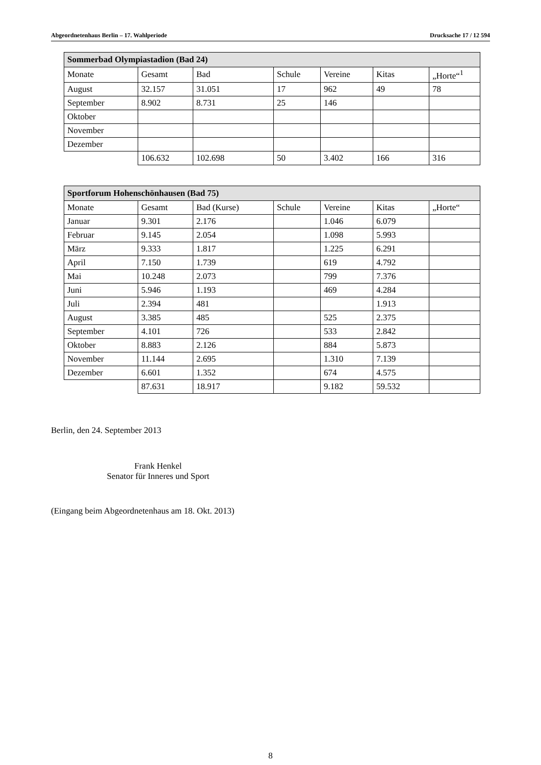Abgeordnetenhaus Berlin – 17. Wahlperiode Drucksache 17 / 12 594
| Sommerbad Olympiastadion (Bad 24) | | | | | | |
| --- | --- | --- | --- | --- | --- | --- |
| Monate | Gesamt | Bad | Schule | Vereine | Kitas | „Horte“<sup>1</sup> |
| August | 32.157 | 31.051 | 17 | 962 | 49 | 78 |
| September | 8.902 | 8.731 | 25 | 146 | | |
| Oktober | | | | | | |
| November | | | | | | |
| Dezember | | | | | | |
| | 106.632 | 102.698 | 50 | 3.402 | 166 | 316 |
| Sportforum Hohenschönhausen (Bad 75) | | | | | | |
| --- | --- | --- | --- | --- | --- | --- |
| Monate | Gesamt | Bad (Kurse) | Schule | Vereine | Kitas | „Horte“ |
| Januar | 9.301 | 2.176 | | 1.046 | 6.079 | |
| Februar | 9.145 | 2.054 | | 1.098 | 5.993 | |
| März | 9.333 | 1.817 | | 1.225 | 6.291 | |
| April | 7.150 | 1.739 | | 619 | 4.792 | |
| Mai | 10.248 | 2.073 | | 799 | 7.376 | |
| Juni | 5.946 | 1.193 | | 469 | 4.284 | |
| Juli | 2.394 | 481 | | | 1.913 | |
| August | 3.385 | 485 | | 525 | 2.375 | |
| September | 4.101 | 726 | | 533 | 2.842 | |
| Oktober | 8.883 | 2.126 | | 884 | 5.873 | |
| November | 11.144 | 2.695 | | 1.310 | 7.139 | |
| Dezember | 6.601 | 1.352 | | 674 | 4.575 | |
| | 87.631 | 18.917 | | 9.182 | 59.532 | |
Berlin, den 24. September 2013
Frank Henkel
Senator für Inneres und Sport
(Eingang beim Abgeordnetenhaus am 18. Okt. 2013)
8